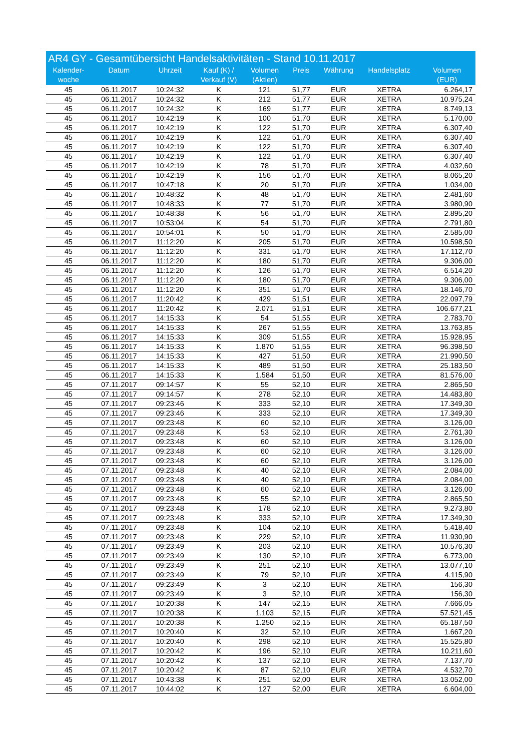AR4 GY - Gesamtübersicht Handelsaktivitäten - Stand 10.11.2017
| Kalender- woche | Datum | Uhrzeit | Kauf (K) / Verkauf (V) | Volumen (Aktien) | Preis | Währung | Handelsplatz | Volumen (EUR) |
| --- | --- | --- | --- | --- | --- | --- | --- | --- |
| 45 | 06.11.2017 | 10:24:32 | K | 121 | 51,77 | EUR | XETRA | 6.264,17 |
| 45 | 06.11.2017 | 10:24:32 | K | 212 | 51,77 | EUR | XETRA | 10.975,24 |
| 45 | 06.11.2017 | 10:24:32 | K | 169 | 51,77 | EUR | XETRA | 8.749,13 |
| 45 | 06.11.2017 | 10:42:19 | K | 100 | 51,70 | EUR | XETRA | 5.170,00 |
| 45 | 06.11.2017 | 10:42:19 | K | 122 | 51,70 | EUR | XETRA | 6.307,40 |
| 45 | 06.11.2017 | 10:42:19 | K | 122 | 51,70 | EUR | XETRA | 6.307,40 |
| 45 | 06.11.2017 | 10:42:19 | K | 122 | 51,70 | EUR | XETRA | 6.307,40 |
| 45 | 06.11.2017 | 10:42:19 | K | 122 | 51,70 | EUR | XETRA | 6.307,40 |
| 45 | 06.11.2017 | 10:42:19 | K | 78 | 51,70 | EUR | XETRA | 4.032,60 |
| 45 | 06.11.2017 | 10:42:19 | K | 156 | 51,70 | EUR | XETRA | 8.065,20 |
| 45 | 06.11.2017 | 10:47:18 | K | 20 | 51,70 | EUR | XETRA | 1.034,00 |
| 45 | 06.11.2017 | 10:48:32 | K | 48 | 51,70 | EUR | XETRA | 2.481,60 |
| 45 | 06.11.2017 | 10:48:33 | K | 77 | 51,70 | EUR | XETRA | 3.980,90 |
| 45 | 06.11.2017 | 10:48:38 | K | 56 | 51,70 | EUR | XETRA | 2.895,20 |
| 45 | 06.11.2017 | 10:53:04 | K | 54 | 51,70 | EUR | XETRA | 2.791,80 |
| 45 | 06.11.2017 | 10:54:01 | K | 50 | 51,70 | EUR | XETRA | 2.585,00 |
| 45 | 06.11.2017 | 11:12:20 | K | 205 | 51,70 | EUR | XETRA | 10.598,50 |
| 45 | 06.11.2017 | 11:12:20 | K | 331 | 51,70 | EUR | XETRA | 17.112,70 |
| 45 | 06.11.2017 | 11:12:20 | K | 180 | 51,70 | EUR | XETRA | 9.306,00 |
| 45 | 06.11.2017 | 11:12:20 | K | 126 | 51,70 | EUR | XETRA | 6.514,20 |
| 45 | 06.11.2017 | 11:12:20 | K | 180 | 51,70 | EUR | XETRA | 9.306,00 |
| 45 | 06.11.2017 | 11:12:20 | K | 351 | 51,70 | EUR | XETRA | 18.146,70 |
| 45 | 06.11.2017 | 11:20:42 | K | 429 | 51,51 | EUR | XETRA | 22.097,79 |
| 45 | 06.11.2017 | 11:20:42 | K | 2.071 | 51,51 | EUR | XETRA | 106.677,21 |
| 45 | 06.11.2017 | 14:15:33 | K | 54 | 51,55 | EUR | XETRA | 2.783,70 |
| 45 | 06.11.2017 | 14:15:33 | K | 267 | 51,55 | EUR | XETRA | 13.763,85 |
| 45 | 06.11.2017 | 14:15:33 | K | 309 | 51,55 | EUR | XETRA | 15.928,95 |
| 45 | 06.11.2017 | 14:15:33 | K | 1.870 | 51,55 | EUR | XETRA | 96.398,50 |
| 45 | 06.11.2017 | 14:15:33 | K | 427 | 51,50 | EUR | XETRA | 21.990,50 |
| 45 | 06.11.2017 | 14:15:33 | K | 489 | 51,50 | EUR | XETRA | 25.183,50 |
| 45 | 06.11.2017 | 14:15:33 | K | 1.584 | 51,50 | EUR | XETRA | 81.576,00 |
| 45 | 07.11.2017 | 09:14:57 | K | 55 | 52,10 | EUR | XETRA | 2.865,50 |
| 45 | 07.11.2017 | 09:14:57 | K | 278 | 52,10 | EUR | XETRA | 14.483,80 |
| 45 | 07.11.2017 | 09:23:46 | K | 333 | 52,10 | EUR | XETRA | 17.349,30 |
| 45 | 07.11.2017 | 09:23:46 | K | 333 | 52,10 | EUR | XETRA | 17.349,30 |
| 45 | 07.11.2017 | 09:23:48 | K | 60 | 52,10 | EUR | XETRA | 3.126,00 |
| 45 | 07.11.2017 | 09:23:48 | K | 53 | 52,10 | EUR | XETRA | 2.761,30 |
| 45 | 07.11.2017 | 09:23:48 | K | 60 | 52,10 | EUR | XETRA | 3.126,00 |
| 45 | 07.11.2017 | 09:23:48 | K | 60 | 52,10 | EUR | XETRA | 3.126,00 |
| 45 | 07.11.2017 | 09:23:48 | K | 60 | 52,10 | EUR | XETRA | 3.126,00 |
| 45 | 07.11.2017 | 09:23:48 | K | 40 | 52,10 | EUR | XETRA | 2.084,00 |
| 45 | 07.11.2017 | 09:23:48 | K | 40 | 52,10 | EUR | XETRA | 2.084,00 |
| 45 | 07.11.2017 | 09:23:48 | K | 60 | 52,10 | EUR | XETRA | 3.126,00 |
| 45 | 07.11.2017 | 09:23:48 | K | 55 | 52,10 | EUR | XETRA | 2.865,50 |
| 45 | 07.11.2017 | 09:23:48 | K | 178 | 52,10 | EUR | XETRA | 9.273,80 |
| 45 | 07.11.2017 | 09:23:48 | K | 333 | 52,10 | EUR | XETRA | 17.349,30 |
| 45 | 07.11.2017 | 09:23:48 | K | 104 | 52,10 | EUR | XETRA | 5.418,40 |
| 45 | 07.11.2017 | 09:23:48 | K | 229 | 52,10 | EUR | XETRA | 11.930,90 |
| 45 | 07.11.2017 | 09:23:49 | K | 203 | 52,10 | EUR | XETRA | 10.576,30 |
| 45 | 07.11.2017 | 09:23:49 | K | 130 | 52,10 | EUR | XETRA | 6.773,00 |
| 45 | 07.11.2017 | 09:23:49 | K | 251 | 52,10 | EUR | XETRA | 13.077,10 |
| 45 | 07.11.2017 | 09:23:49 | K | 79 | 52,10 | EUR | XETRA | 4.115,90 |
| 45 | 07.11.2017 | 09:23:49 | K | 3 | 52,10 | EUR | XETRA | 156,30 |
| 45 | 07.11.2017 | 09:23:49 | K | 3 | 52,10 | EUR | XETRA | 156,30 |
| 45 | 07.11.2017 | 10:20:38 | K | 147 | 52,15 | EUR | XETRA | 7.666,05 |
| 45 | 07.11.2017 | 10:20:38 | K | 1.103 | 52,15 | EUR | XETRA | 57.521,45 |
| 45 | 07.11.2017 | 10:20:38 | K | 1.250 | 52,15 | EUR | XETRA | 65.187,50 |
| 45 | 07.11.2017 | 10:20:40 | K | 32 | 52,10 | EUR | XETRA | 1.667,20 |
| 45 | 07.11.2017 | 10:20:40 | K | 298 | 52,10 | EUR | XETRA | 15.525,80 |
| 45 | 07.11.2017 | 10:20:42 | K | 196 | 52,10 | EUR | XETRA | 10.211,60 |
| 45 | 07.11.2017 | 10:20:42 | K | 137 | 52,10 | EUR | XETRA | 7.137,70 |
| 45 | 07.11.2017 | 10:20:42 | K | 87 | 52,10 | EUR | XETRA | 4.532,70 |
| 45 | 07.11.2017 | 10:43:38 | K | 251 | 52,00 | EUR | XETRA | 13.052,00 |
| 45 | 07.11.2017 | 10:44:02 | K | 127 | 52,00 | EUR | XETRA | 6.604,00 |